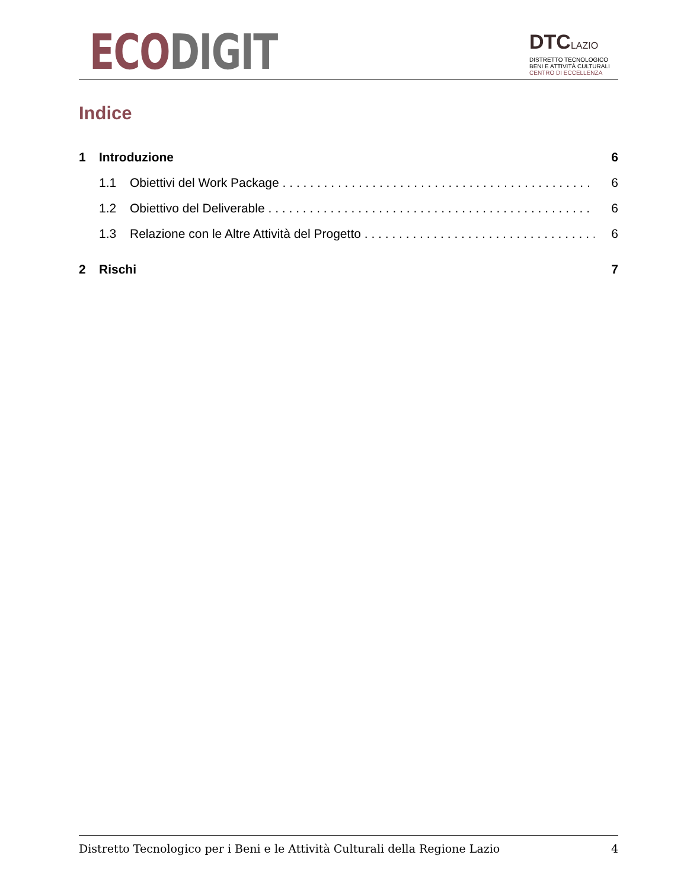ECO DIGIT
DTCLAZIO
DISTRETTO TECNOLOGICO
BENI E ATTIVITÀ CULTURALI
CENTRO DI ECCELLENZA
Indice
1 Introduzione 6
1.1 Obiettivi del Work Package 6
1.2 Obiettivo del Deliverable 6
1.3 Relazione con le Altre Attività del Progetto 6
2 Rischi 7
Distretto Tecnologico per i Beni e le Attività Culturali della Regione Lazio 4